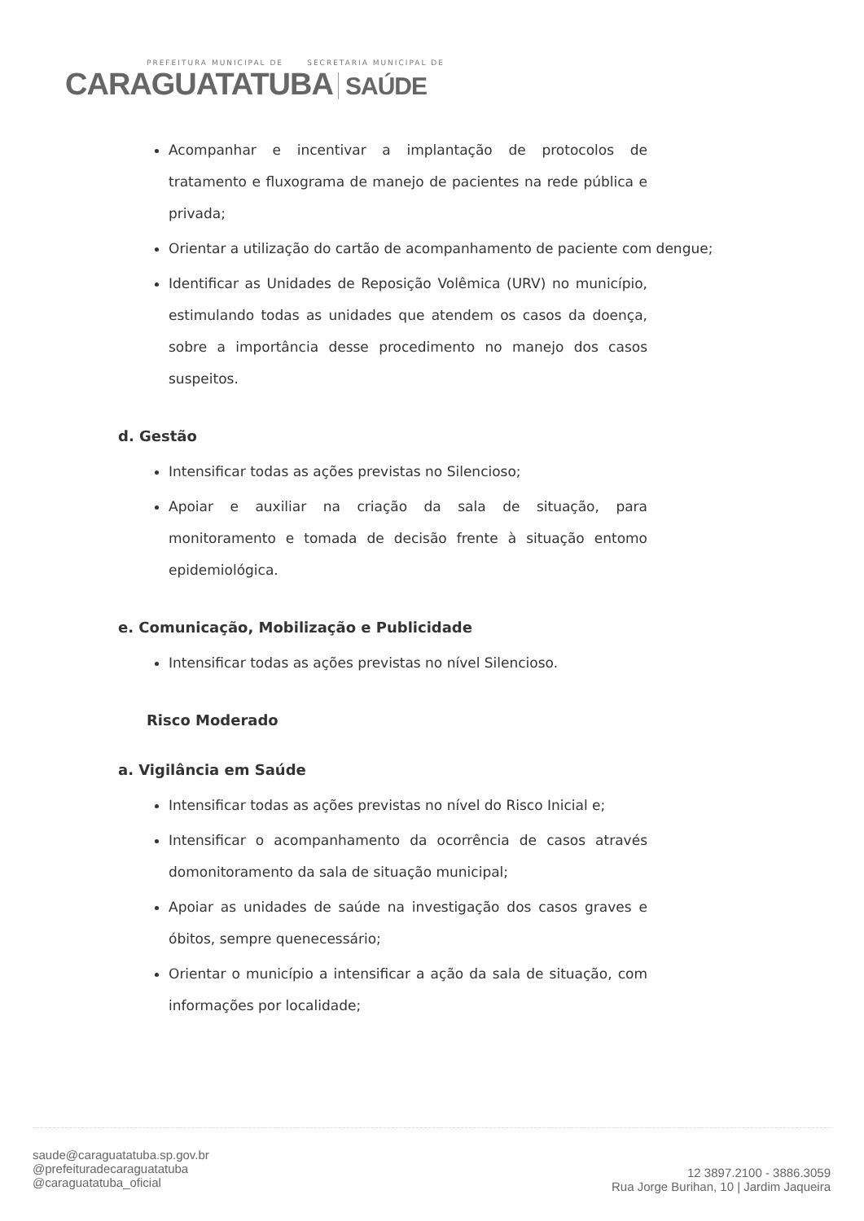PREFEITURA MUNICIPAL DE SECRETARIA MUNICIPAL DE
CARAGUATATUBA SAÚDE
Acompanhar e incentivar a implantação de protocolos de tratamento e fluxograma de manejo de pacientes na rede pública e privada;
Orientar a utilização do cartão de acompanhamento de paciente com dengue;
Identificar as Unidades de Reposição Volêmica (URV) no município, estimulando todas as unidades que atendem os casos da doença, sobre a importância desse procedimento no manejo dos casos suspeitos.
d. Gestão
Intensificar todas as ações previstas no Silencioso;
Apoiar e auxiliar na criação da sala de situação, para monitoramento e tomada de decisão frente à situação entomo epidemiológica.
e. Comunicação, Mobilização e Publicidade
Intensificar todas as ações previstas no nível Silencioso.
Risco Moderado
a. Vigilância em Saúde
Intensificar todas as ações previstas no nível do Risco Inicial e;
Intensificar o acompanhamento da ocorrência de casos através domonitoramento da sala de situação municipal;
Apoiar as unidades de saúde na investigação dos casos graves e óbitos, sempre quenecessário;
Orientar o município a intensificar a ação da sala de situação, com informações por localidade;
saude@caraguatatuba.sp.gov.br
@prefeituradecaraguatatuba
@caraguatatuba_oficial
12 3897.2100 - 3886.3059
Rua Jorge Burihan, 10 | Jardim Jaqueira